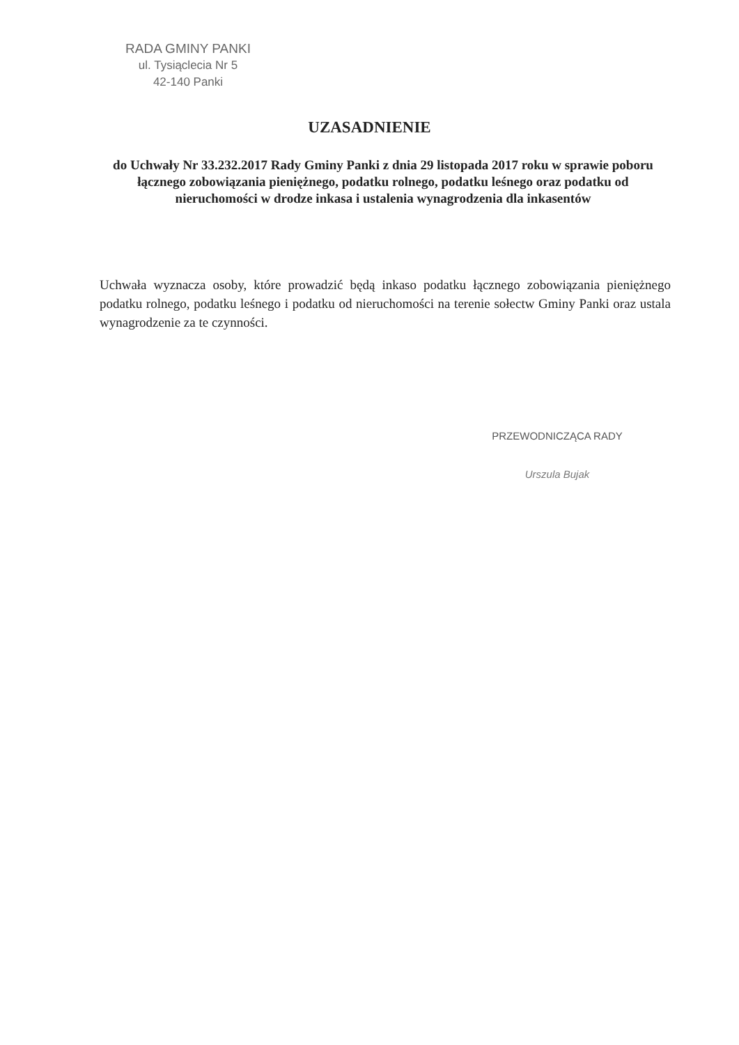RADA GMINY PANKI
ul. Tysiąclecia Nr 5
42-140 Panki
UZASADNIENIE
do Uchwały Nr 33.232.2017 Rady Gminy Panki z dnia 29 listopada 2017 roku w sprawie poboru łącznego zobowiązania pieniężnego, podatku rolnego, podatku leśnego oraz podatku od nieruchomości w drodze inkasa i ustalenia wynagrodzenia dla inkasentów
Uchwała wyznacza osoby, które prowadzić będą inkaso podatku łącznego zobowiązania pieniężnego podatku rolnego, podatku leśnego i podatku od nieruchomości na terenie sołectw Gminy Panki oraz ustala wynagrodzenie za te czynności.
PRZEWODNICZĄCA RADY
Urszula Bujak